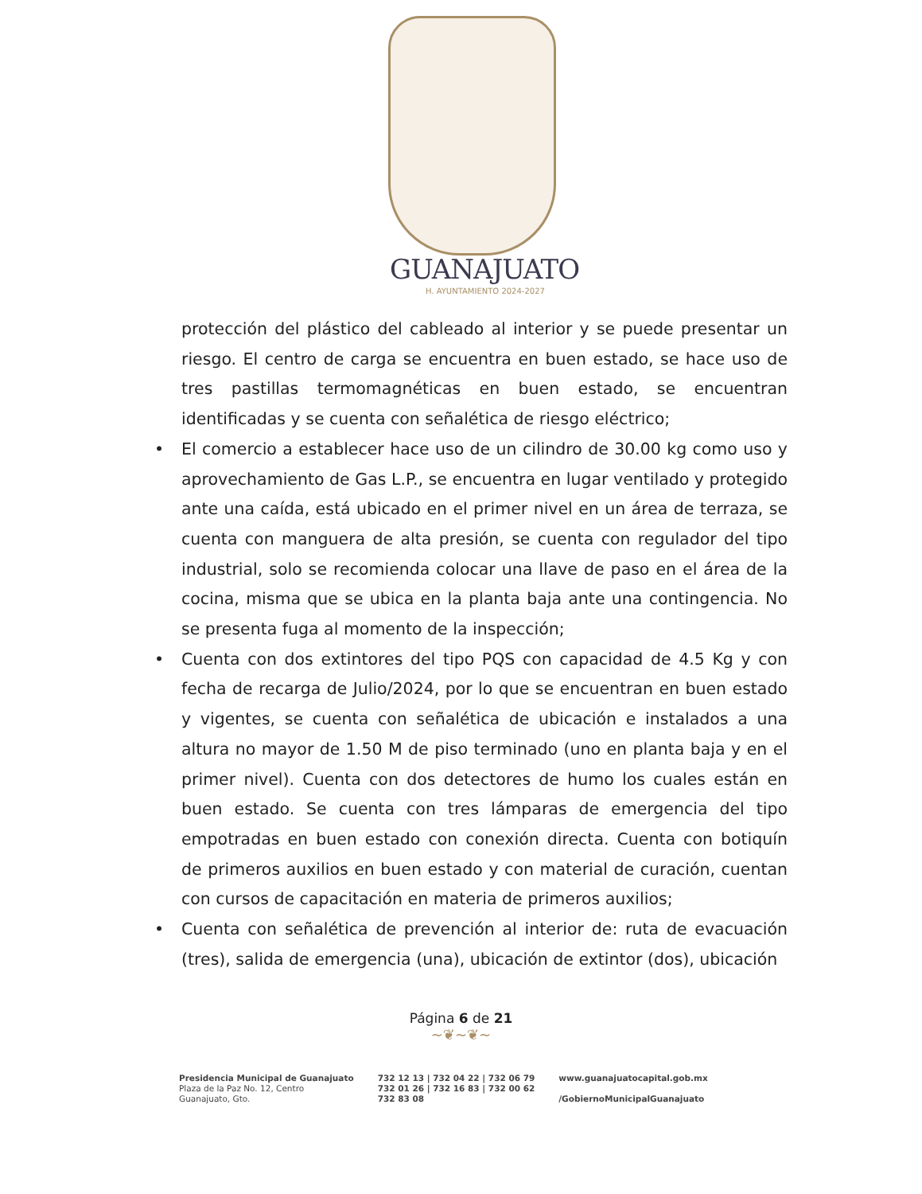GUANAJUATO
H. AYUNTAMIENTO 2024-2027
protección del plástico del cableado al interior y se puede presentar un riesgo. El centro de carga se encuentra en buen estado, se hace uso de tres pastillas termomagnéticas en buen estado, se encuentran identificadas y se cuenta con señalética de riesgo eléctrico;
• El comercio a establecer hace uso de un cilindro de 30.00 kg como uso y aprovechamiento de Gas L.P., se encuentra en lugar ventilado y protegido ante una caída, está ubicado en el primer nivel en un área de terraza, se cuenta con manguera de alta presión, se cuenta con regulador del tipo industrial, solo se recomienda colocar una llave de paso en el área de la cocina, misma que se ubica en la planta baja ante una contingencia. No se presenta fuga al momento de la inspección;
• Cuenta con dos extintores del tipo PQS con capacidad de 4.5 Kg y con fecha de recarga de Julio/2024, por lo que se encuentran en buen estado y vigentes, se cuenta con señalética de ubicación e instalados a una altura no mayor de 1.50 M de piso terminado (uno en planta baja y en el primer nivel). Cuenta con dos detectores de humo los cuales están en buen estado. Se cuenta con tres lámparas de emergencia del tipo empotradas en buen estado con conexión directa. Cuenta con botiquín de primeros auxilios en buen estado y con material de curación, cuentan con cursos de capacitación en materia de primeros auxilios;
• Cuenta con señalética de prevención al interior de: ruta de evacuación (tres), salida de emergencia (una), ubicación de extintor (dos), ubicación
Página 6 de 21
~❦~❦~
Presidencia Municipal de Guanajuato
Plaza de la Paz No. 12, Centro
Guanajuato, Gto.
732 12 13 | 732 04 22 | 732 06 79
732 01 26 | 732 16 83 | 732 00 62
732 83 08
www.guanajuatocapital.gob.mx
/GobiernoMunicipalGuanajuato